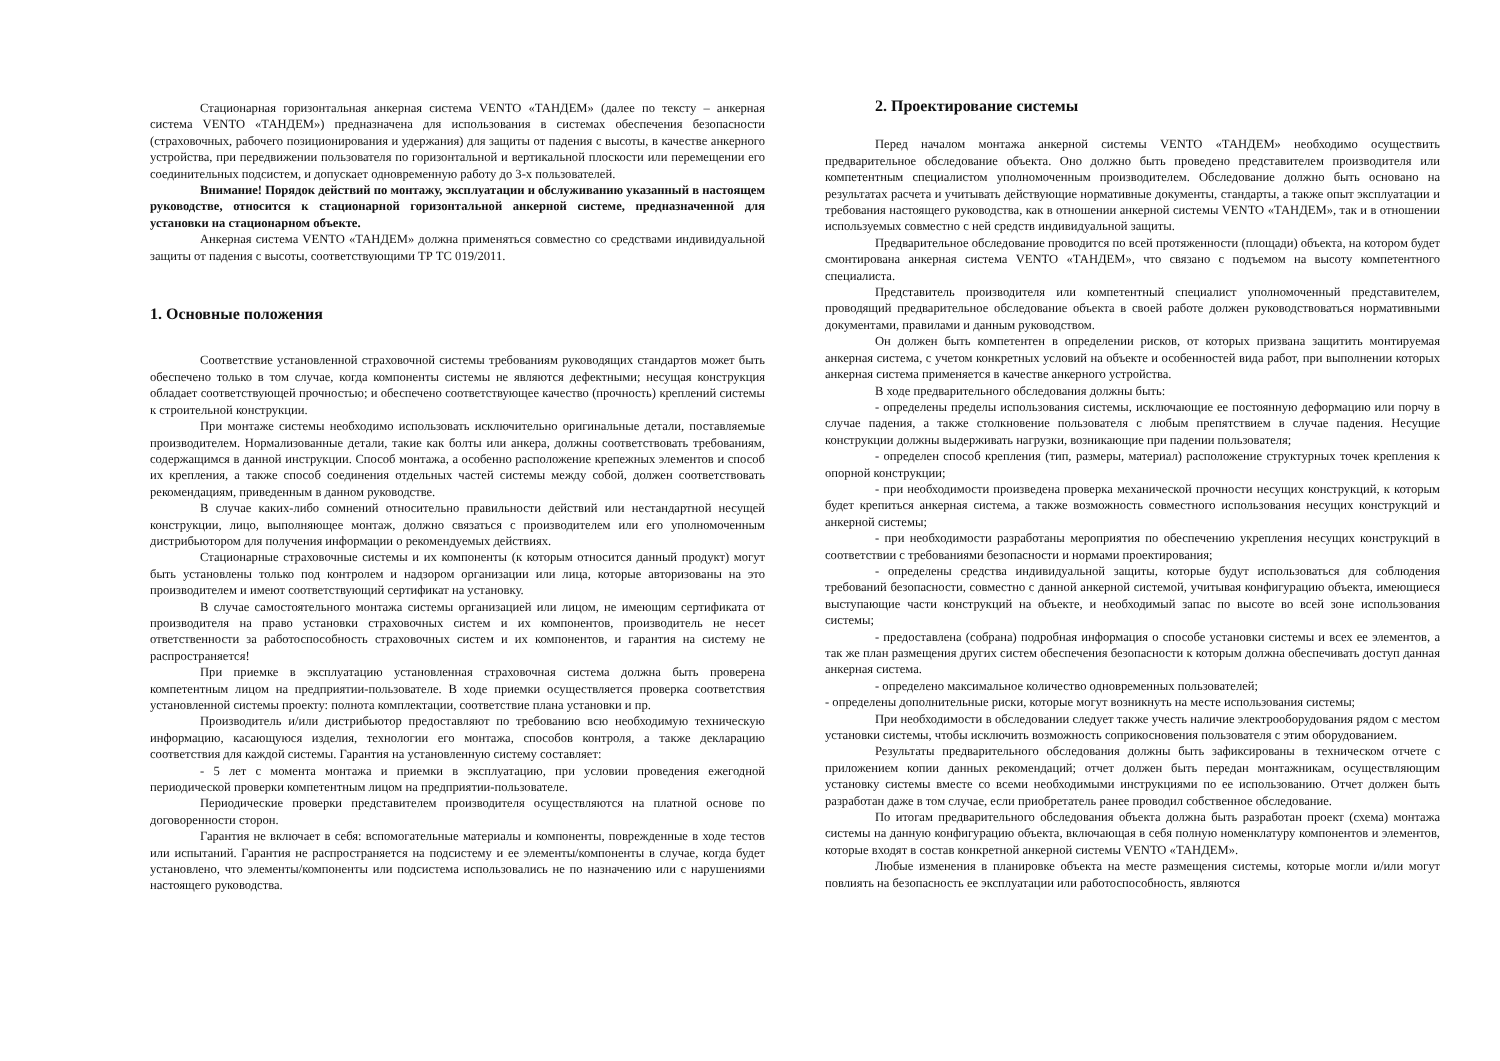Стационарная горизонтальная анкерная система VENTO «ТАНДЕМ» (далее по тексту – анкерная система VENTO «ТАНДЕМ») предназначена для использования в системах обеспечения безопасности (страховочных, рабочего позиционирования и удержания) для защиты от падения с высоты, в качестве анкерного устройства, при передвижении пользователя по горизонтальной и вертикальной плоскости или перемещении его соединительных подсистем, и допускает одновременную работу до 3-х пользователей.
Внимание! Порядок действий по монтажу, эксплуатации и обслуживанию указанный в настоящем руководстве, относится к стационарной горизонтальной анкерной системе, предназначенной для установки на стационарном объекте.
Анкерная система VENTO «ТАНДЕМ» должна применяться совместно со средствами индивидуальной защиты от падения с высоты, соответствующими ТР ТС 019/2011.
1. Основные положения
Соответствие установленной страховочной системы требованиям руководящих стандартов может быть обеспечено только в том случае, когда компоненты системы не являются дефектными; несущая конструкция обладает соответствующей прочностью; и обеспечено соответствующее качество (прочность) креплений системы к строительной конструкции.
При монтаже системы необходимо использовать исключительно оригинальные детали, поставляемые производителем. Нормализованные детали, такие как болты или анкера, должны соответствовать требованиям, содержащимся в данной инструкции. Способ монтажа, а особенно расположение крепежных элементов и способ их крепления, а также способ соединения отдельных частей системы между собой, должен соответствовать рекомендациям, приведенным в данном руководстве.
В случае каких-либо сомнений относительно правильности действий или нестандартной несущей конструкции, лицо, выполняющее монтаж, должно связаться с производителем или его уполномоченным дистрибьютором для получения информации о рекомендуемых действиях.
Стационарные страховочные системы и их компоненты (к которым относится данный продукт) могут быть установлены только под контролем и надзором организации или лица, которые авторизованы на это производителем и имеют соответствующий сертификат на установку.
В случае самостоятельного монтажа системы организацией или лицом, не имеющим сертификата от производителя на право установки страховочных систем и их компонентов, производитель не несет ответственности за работоспособность страховочных систем и их компонентов, и гарантия на систему не распространяется!
При приемке в эксплуатацию установленная страховочная система должна быть проверена компетентным лицом на предприятии-пользователе. В ходе приемки осуществляется проверка соответствия установленной системы проекту: полнота комплектации, соответствие плана установки и пр.
Производитель и/или дистрибьютор предоставляют по требованию всю необходимую техническую информацию, касающуюся изделия, технологии его монтажа, способов контроля, а также декларацию соответствия для каждой системы. Гарантия на установленную систему составляет:
- 5 лет с момента монтажа и приемки в эксплуатацию, при условии проведения ежегодной периодической проверки компетентным лицом на предприятии-пользователе.
Периодические проверки представителем производителя осуществляются на платной основе по договоренности сторон.
Гарантия не включает в себя: вспомогательные материалы и компоненты, поврежденные в ходе тестов или испытаний. Гарантия не распространяется на подсистему и ее элементы/компоненты в случае, когда будет установлено, что элементы/компоненты или подсистема использовались не по назначению или с нарушениями настоящего руководства.
2. Проектирование системы
Перед началом монтажа анкерной системы VENTO «ТАНДЕМ» необходимо осуществить предварительное обследование объекта. Оно должно быть проведено представителем производителя или компетентным специалистом уполномоченным производителем. Обследование должно быть основано на результатах расчета и учитывать действующие нормативные документы, стандарты, а также опыт эксплуатации и требования настоящего руководства, как в отношении анкерной системы VENTO «ТАНДЕМ», так и в отношении используемых совместно с ней средств индивидуальной защиты.
Предварительное обследование проводится по всей протяженности (площади) объекта, на котором будет смонтирована анкерная система VENTO «ТАНДЕМ», что связано с подъемом на высоту компетентного специалиста.
Представитель производителя или компетентный специалист уполномоченный представителем, проводящий предварительное обследование объекта в своей работе должен руководствоваться нормативными документами, правилами и данным руководством.
Он должен быть компетентен в определении рисков, от которых призвана защитить монтируемая анкерная система, с учетом конкретных условий на объекте и особенностей вида работ, при выполнении которых анкерная система применяется в качестве анкерного устройства.
В ходе предварительного обследования должны быть:
- определены пределы использования системы, исключающие ее постоянную деформацию или порчу в случае падения, а также столкновение пользователя с любым препятствием в случае падения. Несущие конструкции должны выдерживать нагрузки, возникающие при падении пользователя;
- определен способ крепления (тип, размеры, материал) расположение структурных точек крепления к опорной конструкции;
- при необходимости произведена проверка механической прочности несущих конструкций, к которым будет крепиться анкерная система, а также возможность совместного использования несущих конструкций и анкерной системы;
- при необходимости разработаны мероприятия по обеспечению укрепления несущих конструкций в соответствии с требованиями безопасности и нормами проектирования;
- определены средства индивидуальной защиты, которые будут использоваться для соблюдения требований безопасности, совместно с данной анкерной системой, учитывая конфигурацию объекта, имеющиеся выступающие части конструкций на объекте, и необходимый запас по высоте во всей зоне использования системы;
- предоставлена (собрана) подробная информация о способе установки системы и всех ее элементов, а так же план размещения других систем обеспечения безопасности к которым должна обеспечивать доступ данная анкерная система.
- определено максимальное количество одновременных пользователей;
- определены дополнительные риски, которые могут возникнуть на месте использования системы;
При необходимости в обследовании следует также учесть наличие электрооборудования рядом с местом установки системы, чтобы исключить возможность соприкосновения пользователя с этим оборудованием.
Результаты предварительного обследования должны быть зафиксированы в техническом отчете с приложением копии данных рекомендаций; отчет должен быть передан монтажникам, осуществляющим установку системы вместе со всеми необходимыми инструкциями по ее использованию. Отчет должен быть разработан даже в том случае, если приобретатель ранее проводил собственное обследование.
По итогам предварительного обследования объекта должна быть разработан проект (схема) монтажа системы на данную конфигурацию объекта, включающая в себя полную номенклатуру компонентов и элементов, которые входят в состав конкретной анкерной системы VENTO «ТАНДЕМ».
Любые изменения в планировке объекта на месте размещения системы, которые могли и/или могут повлиять на безопасность ее эксплуатации или работоспособность, являются